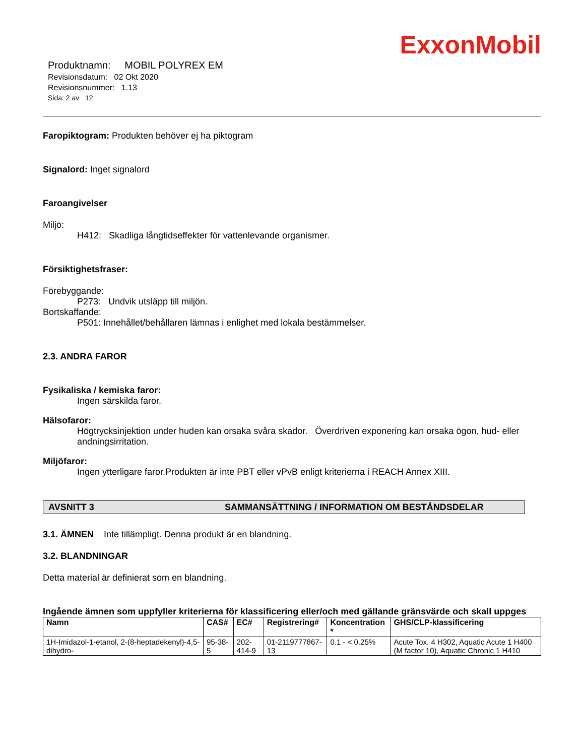ExxonMobil
Produktnamn: MOBIL POLYREX EM
Revisionsdatum: 02 Okt 2020
Revisionsnummer: 1.13
Sida: 2 av 12
Faropiktogram: Produkten behöver ej ha piktogram
Signalord: Inget signalord
Faroangivelser
Miljö:
H412: Skadliga långtidseffekter för vattenlevande organismer.
Försiktighetsfraser:
Förebyggande:
P273: Undvik utsläpp till miljön.
Bortskaffande:
P501: Innehållet/behållaren lämnas i enlighet med lokala bestämmelser.
2.3. ANDRA FAROR
Fysikaliska / kemiska faror:
Ingen särskilda faror.
Hälsofaror:
Högtrycksinjektion under huden kan orsaka svåra skador. Överdriven exponering kan orsaka ögon, hud- eller andningsirritation.
Miljöfaror:
Ingen ytterligare faror.Produkten är inte PBT eller vPvB enligt kriterierna i REACH Annex XIII.
AVSNITT 3 SAMMANSÄTTNING / INFORMATION OM BESTÅNDSDELAR
3.1. ÄMNEN Inte tillämpligt. Denna produkt är en blandning.
3.2. BLANDNINGAR
Detta material är definierat som en blandning.
Ingående ämnen som uppfyller kriterierna för klassificering eller/och med gällande gränsvärde och skall uppges
| Namn | CAS# | EC# | Registrering# | Koncentration * | GHS/CLP-klassificering |
| --- | --- | --- | --- | --- | --- |
| 1H-Imidazol-1-etanol, 2-(8-heptadekenyl)-4,5-dihydro- | 95-38-5 | 202-414-9 | 01-2119777867-13 | 0.1 - < 0.25% | Acute Tox. 4 H302, Aquatic Acute 1 H400 (M factor 10), Aquatic Chronic 1 H410 |